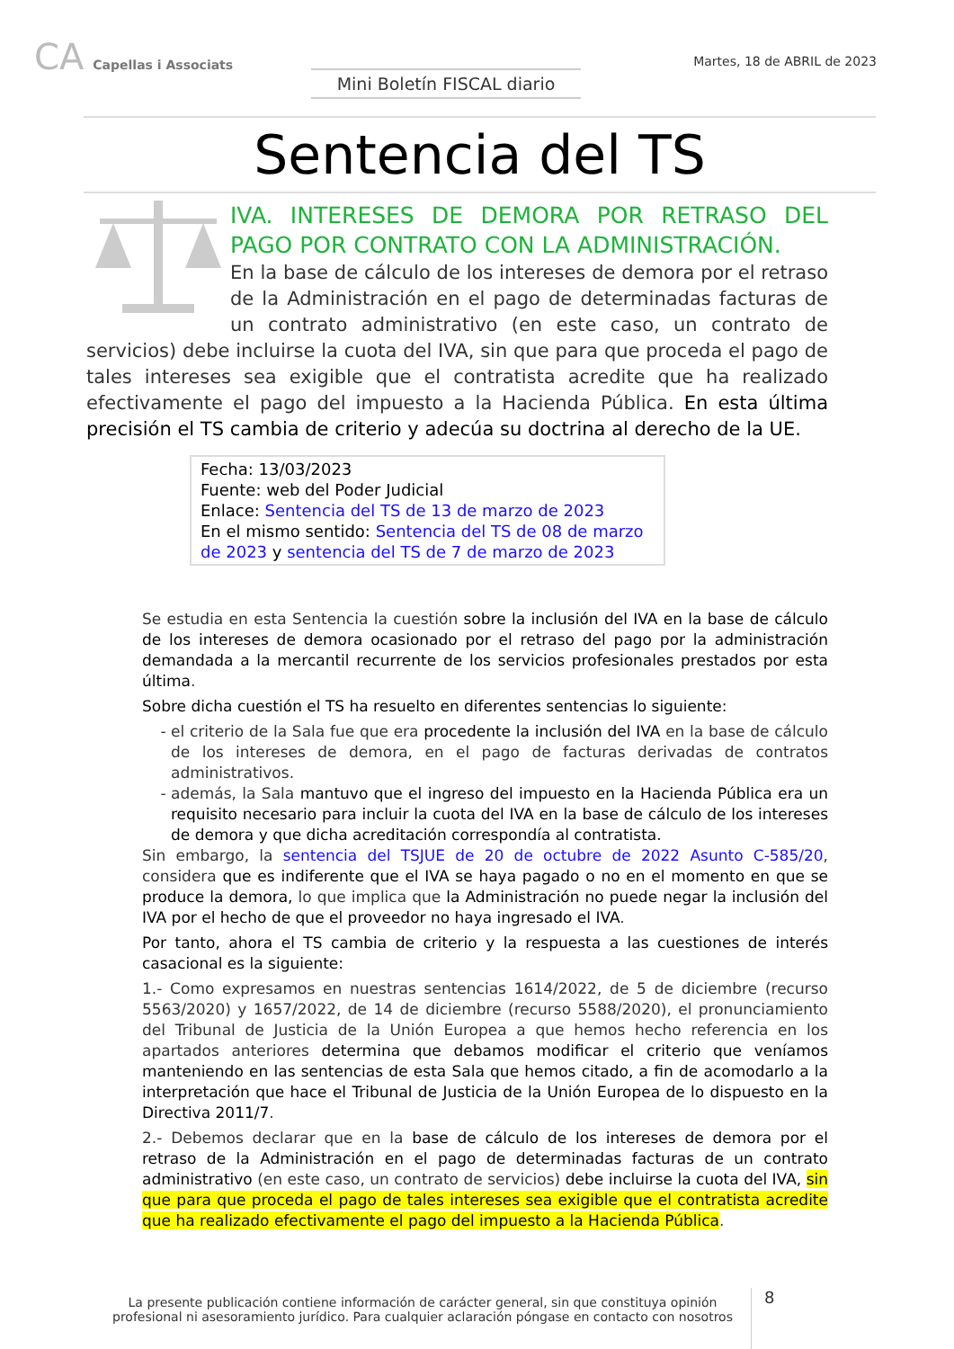CA Capellas i Associats Mini Boletín FISCAL diario
Martes, 18 de ABRIL de 2023
Sentencia del TS
IVA. INTERESES DE DEMORA POR RETRASO DEL PAGO POR CONTRATO CON LA ADMINISTRACIÓN.
En la base de cálculo de los intereses de demora por el retraso de la Administración en el pago de determinadas facturas de un contrato administrativo (en este caso, un contrato de servicios) debe incluirse la cuota del IVA, sin que para que proceda el pago de tales intereses sea exigible que el contratista acredite que ha realizado efectivamente el pago del impuesto a la Hacienda Pública. En esta última precisión el TS cambia de criterio y adecúa su doctrina al derecho de la UE.
Fecha: 13/03/2023
Fuente: web del Poder Judicial
Enlace: Sentencia del TS de 13 de marzo de 2023
En el mismo sentido: Sentencia del TS de 08 de marzo de 2023 y sentencia del TS de 7 de marzo de 2023
Se estudia en esta Sentencia la cuestión sobre la inclusión del IVA en la base de cálculo de los intereses de demora ocasionado por el retraso del pago por la administración demandada a la mercantil recurrente de los servicios profesionales prestados por esta última.
Sobre dicha cuestión el TS ha resuelto en diferentes sentencias lo siguiente:
el criterio de la Sala fue que era procedente la inclusión del IVA en la base de cálculo de los intereses de demora, en el pago de facturas derivadas de contratos administrativos.
además, la Sala mantuvo que el ingreso del impuesto en la Hacienda Pública era un requisito necesario para incluir la cuota del IVA en la base de cálculo de los intereses de demora y que dicha acreditación correspondía al contratista.
Sin embargo, la sentencia del TSJUE de 20 de octubre de 2022 Asunto C-585/20, considera que es indiferente que el IVA se haya pagado o no en el momento en que se produce la demora, lo que implica que la Administración no puede negar la inclusión del IVA por el hecho de que el proveedor no haya ingresado el IVA.
Por tanto, ahora el TS cambia de criterio y la respuesta a las cuestiones de interés casacional es la siguiente:
1.- Como expresamos en nuestras sentencias 1614/2022, de 5 de diciembre (recurso 5563/2020) y 1657/2022, de 14 de diciembre (recurso 5588/2020), el pronunciamiento del Tribunal de Justicia de la Unión Europea a que hemos hecho referencia en los apartados anteriores determina que debamos modificar el criterio que veníamos manteniendo en las sentencias de esta Sala que hemos citado, a fin de acomodarlo a la interpretación que hace el Tribunal de Justicia de la Unión Europea de lo dispuesto en la Directiva 2011/7.
2.- Debemos declarar que en la base de cálculo de los intereses de demora por el retraso de la Administración en el pago de determinadas facturas de un contrato administrativo (en este caso, un contrato de servicios) debe incluirse la cuota del IVA, sin que para que proceda el pago de tales intereses sea exigible que el contratista acredite que ha realizado efectivamente el pago del impuesto a la Hacienda Pública.
La presente publicación contiene información de carácter general, sin que constituya opinión profesional ni asesoramiento jurídico. Para cualquier aclaración póngase en contacto con nosotros
8